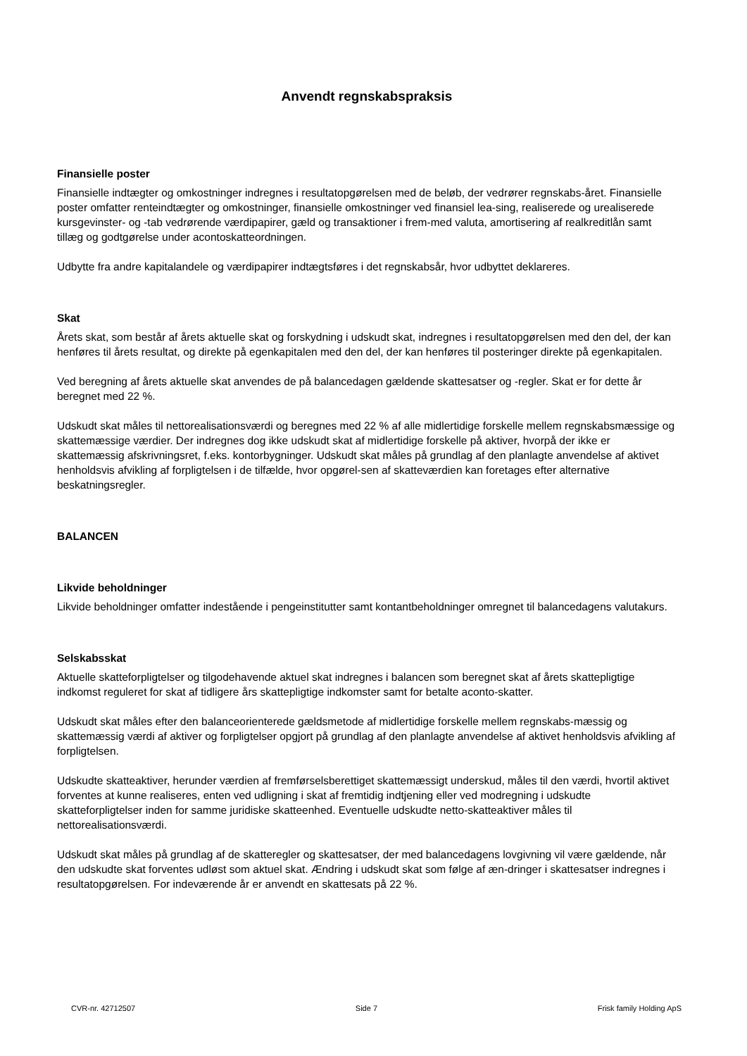Anvendt regnskabspraksis
Finansielle poster
Finansielle indtægter og omkostninger indregnes i resultatopgørelsen med de beløb, der vedrører regnskabs-året. Finansielle poster omfatter renteindtægter og omkostninger, finansielle omkostninger ved finansiel lea-sing, realiserede og urealiserede kursgevinster- og -tab vedrørende værdipapirer, gæld og transaktioner i frem-med valuta, amortisering af realkreditlån samt tillæg og godtgørelse under acontoskatteordningen.
Udbytte fra andre kapitalandele og værdipapirer indtægtsføres i det regnskabsår, hvor udbyttet deklareres.
Skat
Årets skat, som består af årets aktuelle skat og forskydning i udskudt skat, indregnes i resultatopgørelsen med den del, der kan henføres til årets resultat, og direkte på egenkapitalen med den del, der kan henføres til posteringer direkte på egenkapitalen.
Ved beregning af årets aktuelle skat anvendes de på balancedagen gældende skattesatser og -regler. Skat er for dette år beregnet med 22 %.
Udskudt skat måles til nettorealisationsværdi og beregnes med 22 % af alle midlertidige forskelle mellem regnskabsmæssige og skattemæssige værdier. Der indregnes dog ikke udskudt skat af midlertidige forskelle på aktiver, hvorpå der ikke er skattemæssig afskrivningsret, f.eks. kontorbygninger. Udskudt skat måles på grundlag af den planlagte anvendelse af aktivet henholdsvis afvikling af forpligtelsen i de tilfælde, hvor opgørel-sen af skatteværdien kan foretages efter alternative beskatningsregler.
BALANCEN
Likvide beholdninger
Likvide beholdninger omfatter indestående i pengeinstitutter samt kontantbeholdninger omregnet til balancedagens valutakurs.
Selskabsskat
Aktuelle skatteforpligtelser og tilgodehavende aktuel skat indregnes i balancen som beregnet skat af årets skattepligtige indkomst reguleret for skat af tidligere års skattepligtige indkomster samt for betalte aconto-skatter.
Udskudt skat måles efter den balanceorienterede gældsmetode af midlertidige forskelle mellem regnskabs-mæssig og skattemæssig værdi af aktiver og forpligtelser opgjort på grundlag af den planlagte anvendelse af aktivet henholdsvis afvikling af forpligtelsen.
Udskudte skatteaktiver, herunder værdien af fremførselsberettiget skattemæssigt underskud, måles til den værdi, hvortil aktivet forventes at kunne realiseres, enten ved udligning i skat af fremtidig indtjening eller ved modregning i udskudte skatteforpligtelser inden for samme juridiske skatteenhed. Eventuelle udskudte netto-skatteaktiver måles til nettorealisationsværdi.
Udskudt skat måles på grundlag af de skatteregler og skattesatser, der med balancedagens lovgivning vil være gældende, når den udskudte skat forventes udløst som aktuel skat. Ændring i udskudt skat som følge af æn-dringer i skattesatser indregnes i resultatopgørelsen. For indeværende år er anvendt en skattesats på 22 %.
CVR-nr. 42712507 Side 7 Frisk family Holding ApS